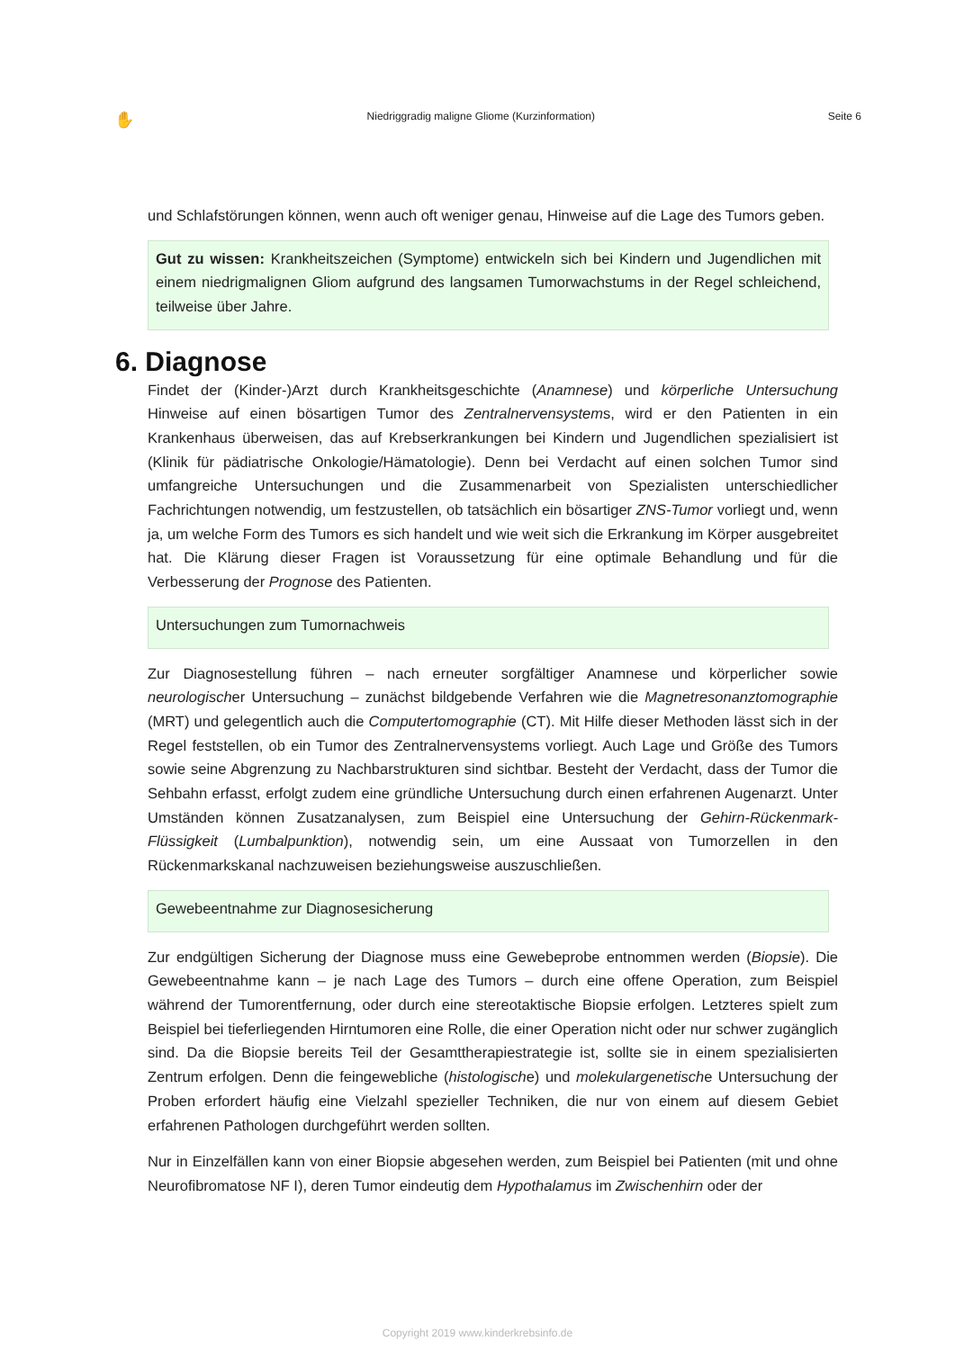✋ Niedriggradig maligne Gliome (Kurzinformation) Seite 6
und Schlafstörungen können, wenn auch oft weniger genau, Hinweise auf die Lage des Tumors geben.
Gut zu wissen: Krankheitszeichen (Symptome) entwickeln sich bei Kindern und Jugendlichen mit einem niedrigmalignen Gliom aufgrund des langsamen Tumorwachstums in der Regel schleichend, teilweise über Jahre.
6. Diagnose
Findet der (Kinder-)Arzt durch Krankheitsgeschichte (Anamnese) und körperliche Untersuchung Hinweise auf einen bösartigen Tumor des Zentralnervensystems, wird er den Patienten in ein Krankenhaus überweisen, das auf Krebserkrankungen bei Kindern und Jugendlichen spezialisiert ist (Klinik für pädiatrische Onkologie/Hämatologie). Denn bei Verdacht auf einen solchen Tumor sind umfangreiche Untersuchungen und die Zusammenarbeit von Spezialisten unterschiedlicher Fachrichtungen notwendig, um festzustellen, ob tatsächlich ein bösartiger ZNS-Tumor vorliegt und, wenn ja, um welche Form des Tumors es sich handelt und wie weit sich die Erkrankung im Körper ausgebreitet hat. Die Klärung dieser Fragen ist Voraussetzung für eine optimale Behandlung und für die Verbesserung der Prognose des Patienten.
Untersuchungen zum Tumornachweis
Zur Diagnosestellung führen – nach erneuter sorgfältiger Anamnese und körperlicher sowie neurologischer Untersuchung – zunächst bildgebende Verfahren wie die Magnetresonanztomographie (MRT) und gelegentlich auch die Computertomographie (CT). Mit Hilfe dieser Methoden lässt sich in der Regel feststellen, ob ein Tumor des Zentralnervensystems vorliegt. Auch Lage und Größe des Tumors sowie seine Abgrenzung zu Nachbarstrukturen sind sichtbar. Besteht der Verdacht, dass der Tumor die Sehbahn erfasst, erfolgt zudem eine gründliche Untersuchung durch einen erfahrenen Augenarzt. Unter Umständen können Zusatzanalysen, zum Beispiel eine Untersuchung der Gehirn-Rückenmark-Flüssigkeit (Lumbalpunktion), notwendig sein, um eine Aussaat von Tumorzellen in den Rückenmarkskanal nachzuweisen beziehungsweise auszuschließen.
Gewebeentnahme zur Diagnosesicherung
Zur endgültigen Sicherung der Diagnose muss eine Gewebeprobe entnommen werden (Biopsie). Die Gewebeentnahme kann – je nach Lage des Tumors – durch eine offene Operation, zum Beispiel während der Tumorentfernung, oder durch eine stereotaktische Biopsie erfolgen. Letzteres spielt zum Beispiel bei tieferliegenden Hirntumoren eine Rolle, die einer Operation nicht oder nur schwer zugänglich sind. Da die Biopsie bereits Teil der Gesamttherapiestrategie ist, sollte sie in einem spezialisierten Zentrum erfolgen. Denn die feingewebliche (histologische) und molekulargenetische Untersuchung der Proben erfordert häufig eine Vielzahl spezieller Techniken, die nur von einem auf diesem Gebiet erfahrenen Pathologen durchgeführt werden sollten.
Nur in Einzelfällen kann von einer Biopsie abgesehen werden, zum Beispiel bei Patienten (mit und ohne Neurofibromatose NF I), deren Tumor eindeutig dem Hypothalamus im Zwischenhirn oder der
Copyright 2019 www.kinderkrebsinfo.de